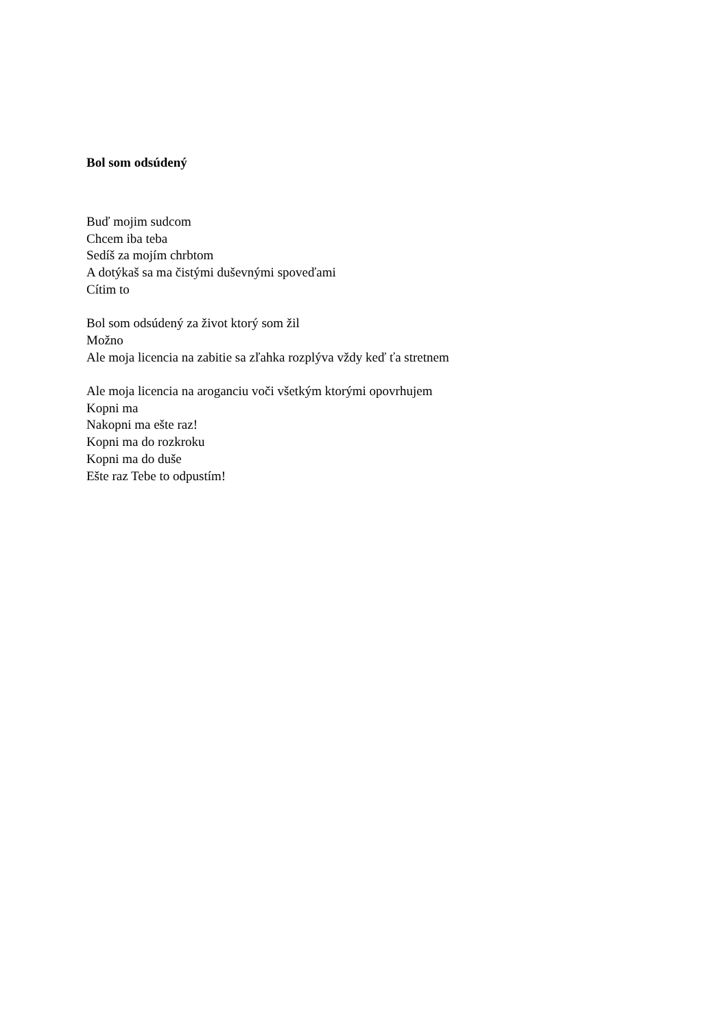Bol som odsúdený
Buď mojim sudcom
Chcem iba teba
Sedíš za mojím chrbtom
A dotýkaš sa ma čistými duševnými spoveďami
Cítim to
Bol som odsúdený za život ktorý som žil
Možno
Ale moja licencia na zabitie sa zľahka rozplýva vždy keď ťa stretnem
Ale moja licencia na aroganciu voči všetkým ktorými opovrhujem
Kopni ma
Nakopni ma ešte raz!
Kopni ma do rozkroku
Kopni ma do duše
Ešte raz Tebe to odpustím!